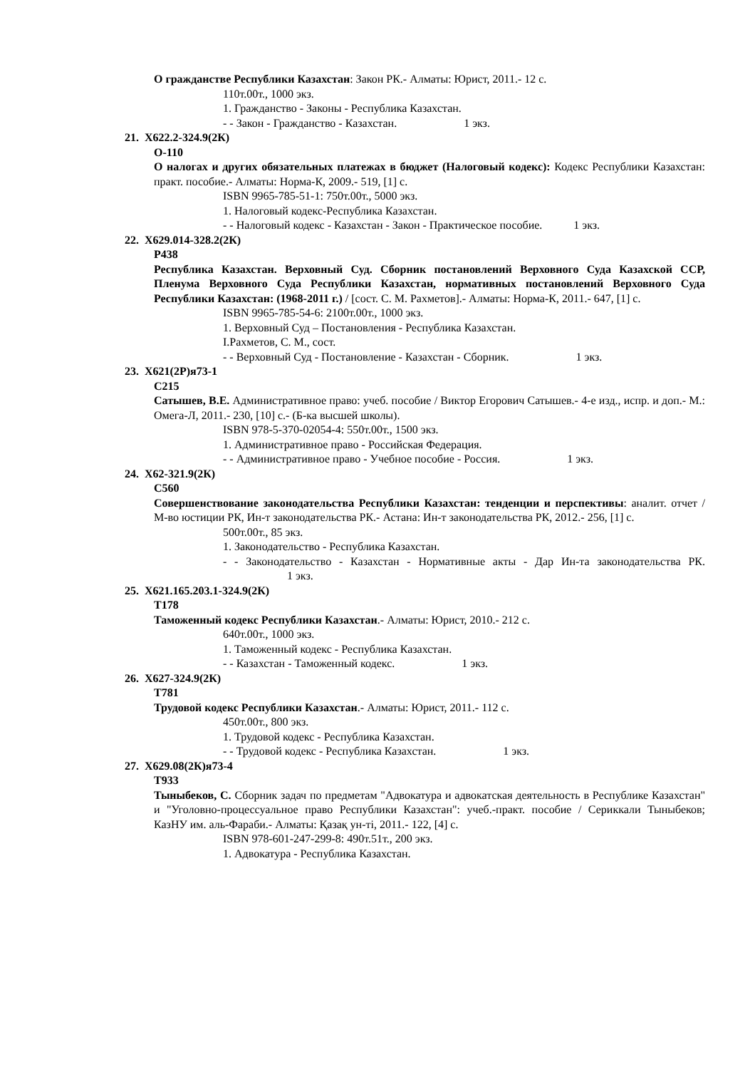О гражданстве Республики Казахстан: Закон РК.- Алматы: Юрист, 2011.- 12 с.
110т.00т., 1000 экз.
1. Гражданство - Законы - Республика Казахстан.
- - Закон - Гражданство - Казахстан. 1 экз.
21. Х622.2-324.9(2К)
О-110
О налогах и других обязательных платежах в бюджет (Налоговый кодекс): Кодекс Республики Казахстан: практ. пособие.- Алматы: Норма-К, 2009.- 519, [1] с.
ISBN 9965-785-51-1: 750т.00т., 5000 экз.
1. Налоговый кодекс-Республика Казахстан.
- - Налоговый кодекс - Казахстан - Закон - Практическое пособие. 1 экз.
22. Х629.014-328.2(2К)
Р438
Республика Казахстан. Верховный Суд. Сборник постановлений Верховного Суда Казахской ССР, Пленума Верховного Суда Республики Казахстан, нормативных постановлений Верховного Суда Республики Казахстан: (1968-2011 г.) / [сост. С. М. Рахметов].- Алматы: Норма-К, 2011.- 647, [1] с.
ISBN 9965-785-54-6: 2100т.00т., 1000 экз.
1. Верховный Суд – Постановления - Республика Казахстан.
I.Рахметов, С. М., сост.
- - Верховный Суд - Постановление - Казахстан - Сборник. 1 экз.
23. Х621(2Р)я73-1
С215
Сатышев, В.Е. Административное право: учеб. пособие / Виктор Егорович Сатышев.- 4-е изд., испр. и доп.- М.: Омега-Л, 2011.- 230, [10] с.- (Б-ка высшей школы).
ISBN 978-5-370-02054-4: 550т.00т., 1500 экз.
1. Административное право - Российская Федерация.
- - Административное право - Учебное пособие - Россия. 1 экз.
24. Х62-321.9(2К)
С560
Совершенствование законодательства Республики Казахстан: тенденции и перспективы: аналит. отчет / М-во юстиции РК, Ин-т законодательства РК.- Астана: Ин-т законодательства РК, 2012.- 256, [1] с.
500т.00т., 85 экз.
1. Законодательство - Республика Казахстан.
- - Законодательство - Казахстан - Нормативные акты - Дар Ин-та законодательства РК. 1 экз.
25. Х621.165.203.1-324.9(2К)
Т178
Таможенный кодекс Республики Казахстан.- Алматы: Юрист, 2010.- 212 с.
640т.00т., 1000 экз.
1. Таможенный кодекс - Республика Казахстан.
- - Казахстан - Таможенный кодекс. 1 экз.
26. Х627-324.9(2К)
Т781
Трудовой кодекс Республики Казахстан.- Алматы: Юрист, 2011.- 112 с.
450т.00т., 800 экз.
1. Трудовой кодекс - Республика Казахстан.
- - Трудовой кодекс - Республика Казахстан. 1 экз.
27. Х629.08(2К)я73-4
Т933
Тыныбеков, С. Сборник задач по предметам "Адвокатура и адвокатская деятельность в Республике Казахстан" и "Уголовно-процессуальное право Республики Казахстан": учеб.-практ. пособие / Сериккали Тыныбеков; КазНУ им. аль-Фараби.- Алматы: Қазақ ун-ті, 2011.- 122, [4] с.
ISBN 978-601-247-299-8: 490т.51т., 200 экз.
1. Адвокатура - Республика Казахстан.